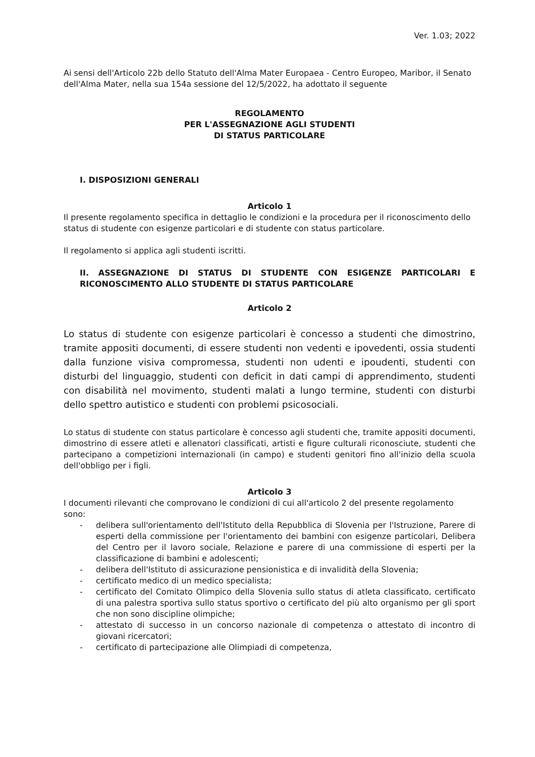Ver. 1.03; 2022
Ai sensi dell'Articolo 22b dello Statuto dell'Alma Mater Europaea - Centro Europeo, Maribor, il Senato dell'Alma Mater, nella sua 154a sessione del 12/5/2022, ha adottato il seguente
REGOLAMENTO
PER L'ASSEGNAZIONE AGLI STUDENTI
DI STATUS PARTICOLARE
I. DISPOSIZIONI GENERALI
Articolo 1
Il presente regolamento specifica in dettaglio le condizioni e la procedura per il riconoscimento dello status di studente con esigenze particolari e di studente con status particolare.
Il regolamento si applica agli studenti iscritti.
II. ASSEGNAZIONE DI STATUS DI STUDENTE CON ESIGENZE PARTICOLARI E RICONOSCIMENTO ALLO STUDENTE DI STATUS PARTICOLARE
Articolo 2
Lo status di studente con esigenze particolari è concesso a studenti che dimostrino, tramite appositi documenti, di essere studenti non vedenti e ipovedenti, ossia studenti dalla funzione visiva compromessa, studenti non udenti e ipoudenti, studenti con disturbi del linguaggio, studenti con deficit in dati campi di apprendimento, studenti con disabilità nel movimento, studenti malati a lungo termine, studenti con disturbi dello spettro autistico e studenti con problemi psicosociali.
Lo status di studente con status particolare è concesso agli studenti che, tramite appositi documenti, dimostrino di essere atleti e allenatori classificati, artisti e figure culturali riconosciute, studenti che partecipano a competizioni internazionali (in campo) e studenti genitori fino all'inizio della scuola dell'obbligo per i figli.
Articolo 3
I documenti rilevanti che comprovano le condizioni di cui all'articolo 2 del presente regolamento sono:
- delibera sull'orientamento dell'Istituto della Repubblica di Slovenia per l'Istruzione, Parere di esperti della commissione per l'orientamento dei bambini con esigenze particolari, Delibera del Centro per il lavoro sociale, Relazione e parere di una commissione di esperti per la classificazione di bambini e adolescenti;
- delibera dell'Istituto di assicurazione pensionistica e di invalidità della Slovenia;
- certificato medico di un medico specialista;
- certificato del Comitato Olimpico della Slovenia sullo status di atleta classificato, certificato di una palestra sportiva sullo status sportivo o certificato del più alto organismo per gli sport che non sono discipline olimpiche;
- attestato di successo in un concorso nazionale di competenza o attestato di incontro di giovani ricercatori;
- certificato di partecipazione alle Olimpiadi di competenza,